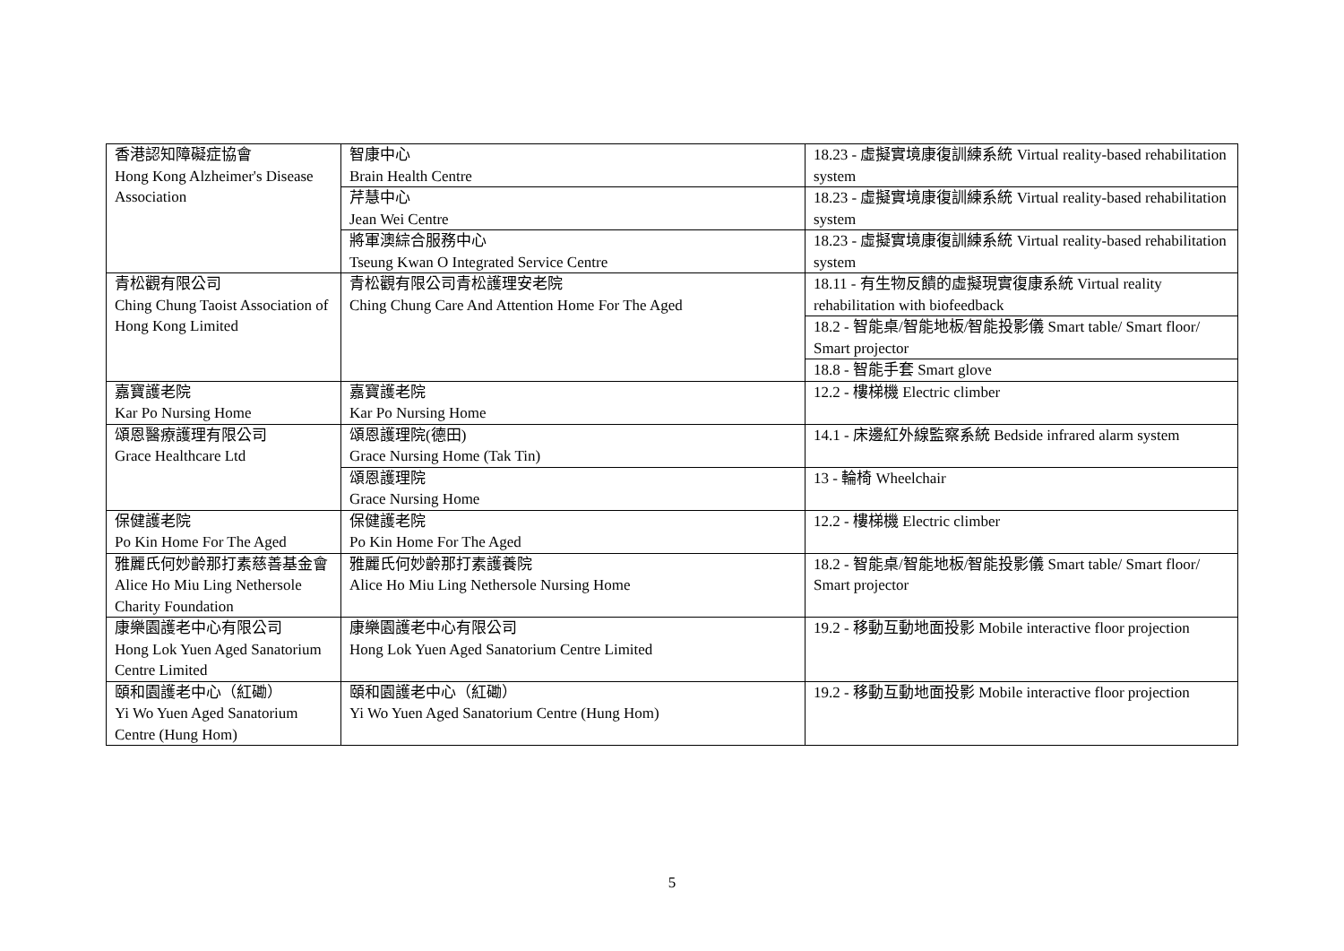| 香港認知障礙症協會 Hong Kong Alzheimer's Disease Association | 智康中心 Brain Health Centre | 18.23 - 虛擬實境康復訓練系統 Virtual reality-based rehabilitation system |
| | 芹慧中心 Jean Wei Centre | 18.23 - 虛擬實境康復訓練系統 Virtual reality-based rehabilitation system |
| | 將軍澳綜合服務中心 Tseung Kwan O Integrated Service Centre | 18.23 - 虛擬實境康復訓練系統 Virtual reality-based rehabilitation system |
| 青松觀有限公司 Ching Chung Taoist Association of Hong Kong Limited | 青松觀有限公司青松護理安老院 Ching Chung Care And Attention Home For The Aged | 18.11 - 有生物反饋的虛擬現實復康系統 Virtual reality rehabilitation with biofeedback |
| | | 18.2 - 智能桌/智能地板/智能投影儀 Smart table/ Smart floor/ Smart projector |
| | | 18.8 - 智能手套 Smart glove |
| 嘉寶護老院 Kar Po Nursing Home | 嘉寶護老院 Kar Po Nursing Home | 12.2 - 樓梯機 Electric climber |
| 頌恩醫療護理有限公司 Grace Healthcare Ltd | 頌恩護理院(德田) Grace Nursing Home (Tak Tin) | 14.1 - 床邊紅外線監察系統 Bedside infrared alarm system |
| | 頌恩護理院 Grace Nursing Home | 13 - 輪椅 Wheelchair |
| 保健護老院 Po Kin Home For The Aged | 保健護老院 Po Kin Home For The Aged | 12.2 - 樓梯機 Electric climber |
| 雅麗氏何妙齡那打素慈善基金會 Alice Ho Miu Ling Nethersole Charity Foundation | 雅麗氏何妙齡那打素護養院 Alice Ho Miu Ling Nethersole Nursing Home | 18.2 - 智能桌/智能地板/智能投影儀 Smart table/ Smart floor/ Smart projector |
| 康樂園護老中心有限公司 Hong Lok Yuen Aged Sanatorium Centre Limited | 康樂園護老中心有限公司 Hong Lok Yuen Aged Sanatorium Centre Limited | 19.2 - 移動互動地面投影 Mobile interactive floor projection |
| 頤和園護老中心（紅磡） Yi Wo Yuen Aged Sanatorium Centre (Hung Hom) | 頤和園護老中心（紅磡） Yi Wo Yuen Aged Sanatorium Centre (Hung Hom) | 19.2 - 移動互動地面投影 Mobile interactive floor projection |
5